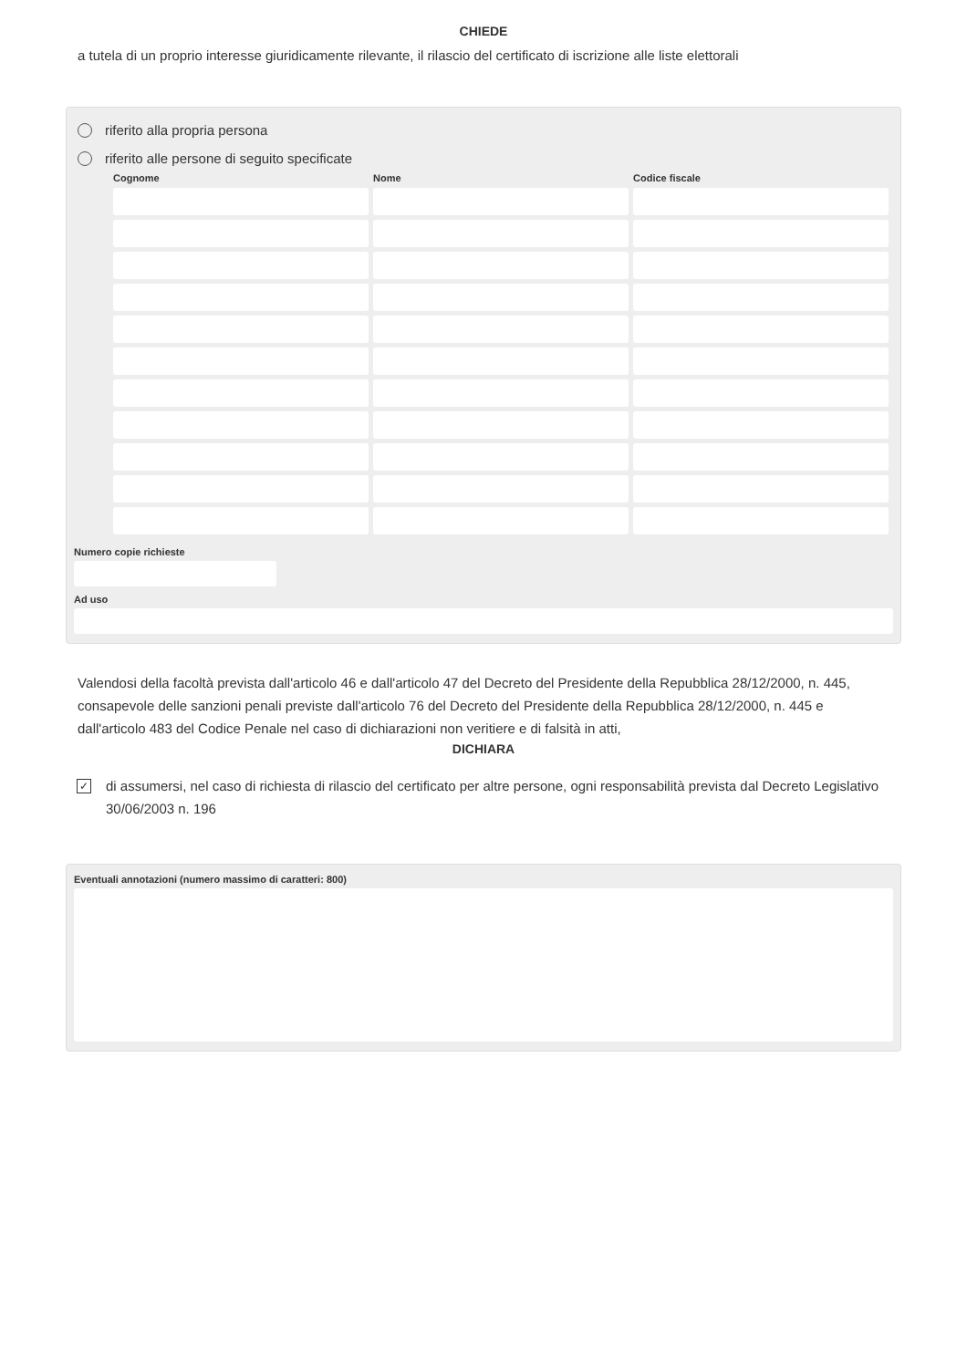CHIEDE
a tutela di un proprio interesse giuridicamente rilevante, il rilascio del certificato di iscrizione alle liste elettorali
riferito alla propria persona
riferito alle persone di seguito specificate
| Cognome | Nome | Codice fiscale |
| --- | --- | --- |
Numero copie richieste
Ad uso
Valendosi della facoltà prevista dall'articolo 46 e dall'articolo 47 del Decreto del Presidente della Repubblica 28/12/2000, n. 445, consapevole delle sanzioni penali previste dall'articolo 76 del Decreto del Presidente della Repubblica 28/12/2000, n. 445 e dall'articolo 483 del Codice Penale nel caso di dichiarazioni non veritiere e di falsità in atti,
DICHIARA
✓
di assumersi, nel caso di richiesta di rilascio del certificato per altre persone, ogni responsabilità prevista dal Decreto Legislativo 30/06/2003 n. 196
Eventuali annotazioni (numero massimo di caratteri: 800)